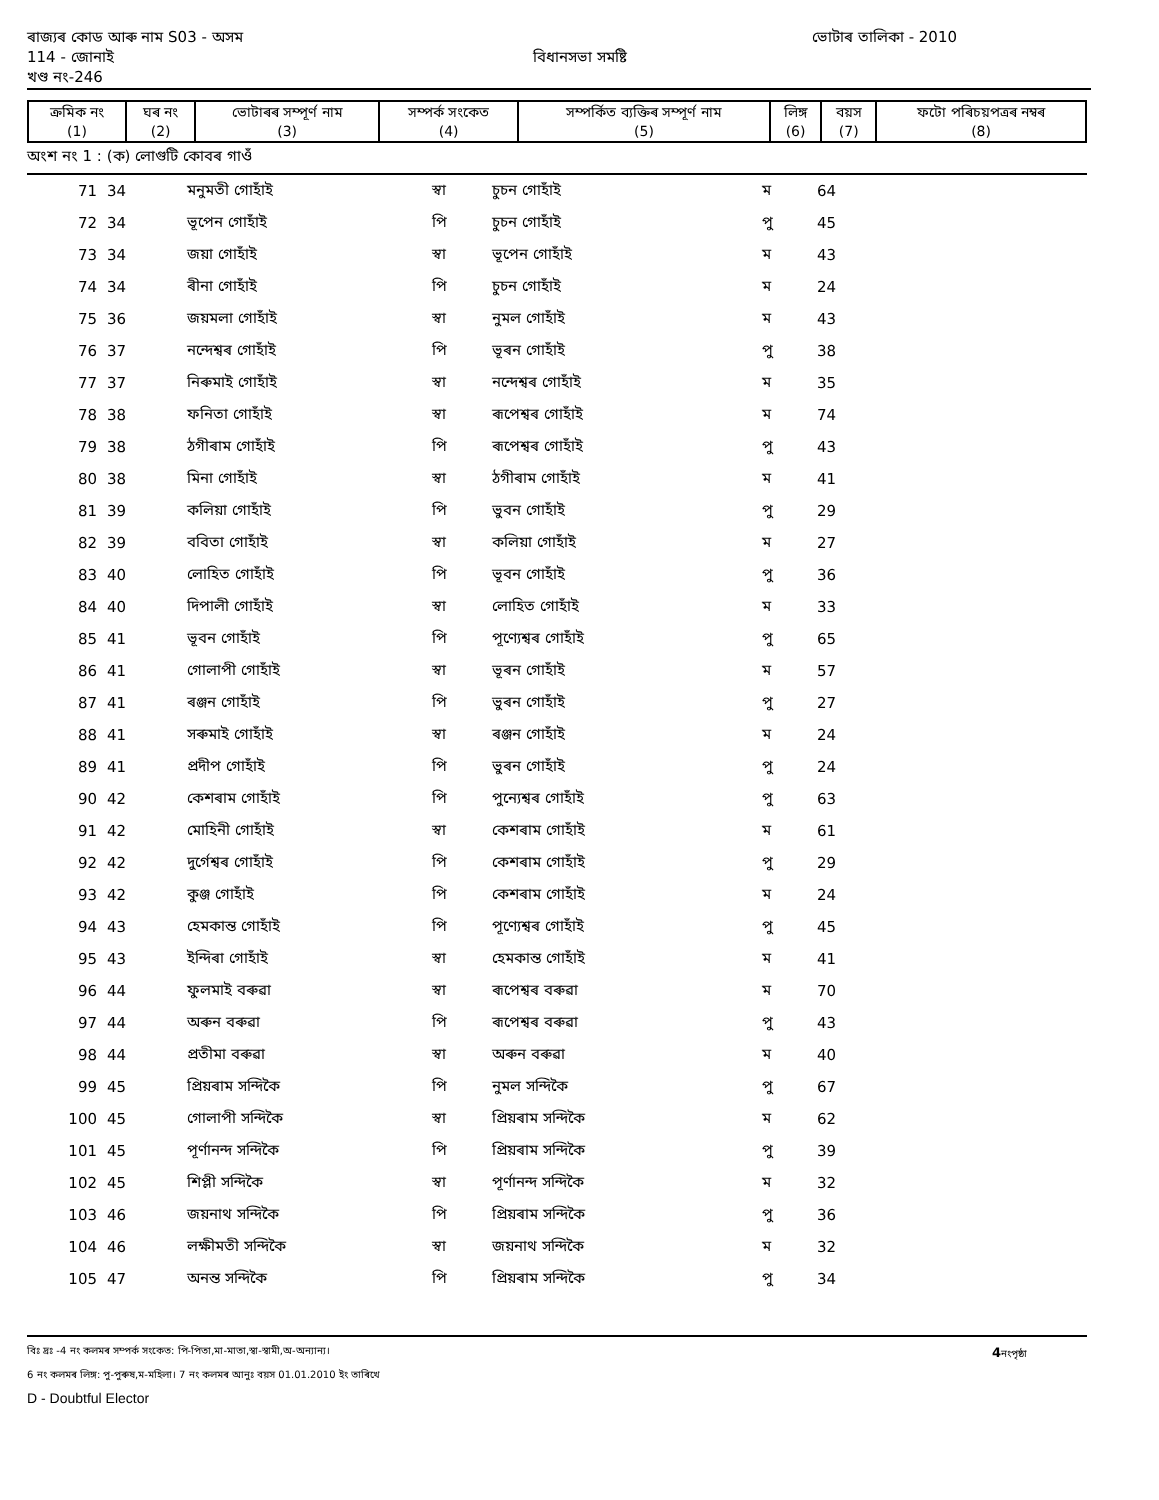ৰাজ্যৰ কোড আৰু নাম S03 - অসম ভোটাৰ তালিকা - 2010
114 - জোনাই বিধানসভা সমষ্টি
খণ্ড নং-246
| ক্রমিক নং (1) | ঘৰ নং (2) | ভোটাৰৰ সম্পূৰ্ণ নাম (3) | সম্পৰ্ক সংকেত (4) | সম্পৰ্কিত ব্যক্তিৰ সম্পূৰ্ণ নাম (5) | লিঙ্গ (6) | বয়স (7) | ফটো পৰিচয়পত্ৰৰ নম্বৰ (8) |
| --- | --- | --- | --- | --- | --- | --- | --- |
অংশ নং 1 : (ক) লোগুটি কোবৰ গাওঁ
| 71 | 34 | মনুমতী গোহাঁই | স্বা | চুচন গোহাঁই | ম | 64 | |
| 72 | 34 | ভূপেন গোহাঁই | পি | চুচন গোহাঁই | পু | 45 | |
| 73 | 34 | জয়া গোহাঁই | স্বা | ভূপেন গোহাঁই | ম | 43 | |
| 74 | 34 | ৰীনা গোহাঁই | পি | চুচন গোহাঁই | ম | 24 | |
| 75 | 36 | জয়মলা গোহাঁই | স্বা | নুমল গোহাঁই | ম | 43 | |
| 76 | 37 | নন্দেশ্বৰ গোহাঁই | পি | ভূৰন গোহাঁই | পু | 38 | |
| 77 | 37 | নিৰুমাই গোহাঁই | স্বা | নন্দেশ্বৰ গোহাঁই | ম | 35 | |
| 78 | 38 | ফনিতা গোহাঁই | স্বা | ৰূপেশ্বৰ গোহাঁই | ম | 74 | |
| 79 | 38 | ঠগীৰাম গোহাঁই | পি | ৰূপেশ্বৰ গোহাঁই | পু | 43 | |
| 80 | 38 | মিনা গোহাঁই | স্বা | ঠগীৰাম গোহাঁই | ম | 41 | |
| 81 | 39 | কলিয়া গোহাঁই | পি | ভুবন গোহাঁই | পু | 29 | |
| 82 | 39 | ববিতা গোহাঁই | স্বা | কলিয়া গোহাঁই | ম | 27 | |
| 83 | 40 | লোহিত গোহাঁই | পি | ভূবন গোহাঁই | পু | 36 | |
| 84 | 40 | দিপালী গোহাঁই | স্বা | লোহিত গোহাঁই | ম | 33 | |
| 85 | 41 | ভূবন গোহাঁই | পি | পূণ্যেশ্বৰ গোহাঁই | পু | 65 | |
| 86 | 41 | গোলাপী গোহাঁই | স্বা | ভূৰন গোহাঁই | ম | 57 | |
| 87 | 41 | ৰঞ্জন গোহাঁই | পি | ভুৰন গোহাঁই | পু | 27 | |
| 88 | 41 | সৰুমাই গোহাঁই | স্বা | ৰঞ্জন গোহাঁই | ম | 24 | |
| 89 | 41 | প্ৰদীপ গোহাঁই | পি | ভুৰন গোহাঁই | পু | 24 | |
| 90 | 42 | কেশৰাম গোহাঁই | পি | পুন্যেশ্বৰ গোহাঁই | পু | 63 | |
| 91 | 42 | মোহিনী গোহাঁই | স্বা | কেশৰাম গোহাঁই | ম | 61 | |
| 92 | 42 | দুৰ্গেশ্বৰ গোহাঁই | পি | কেশৰাম গোহাঁই | পু | 29 | |
| 93 | 42 | কুঞ্জ গোহাঁই | পি | কেশৰাম গোহাঁই | ম | 24 | |
| 94 | 43 | হেমকান্ত গোহাঁই | পি | পূণ্যেশ্বৰ গোহাঁই | পু | 45 | |
| 95 | 43 | ইন্দিৰা গোহাঁই | স্বা | হেমকান্ত গোহাঁই | ম | 41 | |
| 96 | 44 | ফুলমাই বৰুৱা | স্বা | ৰূপেশ্বৰ বৰুৱা | ম | 70 | |
| 97 | 44 | অৰুন বৰুৱা | পি | ৰূপেশ্বৰ বৰুৱা | পু | 43 | |
| 98 | 44 | প্ৰতীমা বৰুৱা | স্বা | অৰুন বৰুৱা | ম | 40 | |
| 99 | 45 | প্ৰিয়ৰাম সন্দিকৈ | পি | নুমল সন্দিকৈ | পু | 67 | |
| 100 | 45 | গোলাপী সন্দিকৈ | স্বা | প্ৰিয়ৰাম সন্দিকৈ | ম | 62 | |
| 101 | 45 | পূৰ্ণানন্দ সন্দিকৈ | পি | প্ৰিয়ৰাম সন্দিকৈ | পু | 39 | |
| 102 | 45 | শিপ্লী সন্দিকৈ | স্বা | পূৰ্ণানন্দ সন্দিকৈ | ম | 32 | |
| 103 | 46 | জয়নাথ সন্দিকৈ | পি | প্ৰিয়ৰাম সন্দিকৈ | পু | 36 | |
| 104 | 46 | লক্ষীমতী সন্দিকৈ | স্বা | জয়নাথ সন্দিকৈ | ম | 32 | |
| 105 | 47 | অনন্ত সন্দিকৈ | পি | প্ৰিয়ৰাম সন্দিকৈ | পু | 34 | |
বিঃ দ্ৰঃ -4 নং কলমৰ সম্পৰ্ক সংকেত: পি-পিতা,মা-মাতা,স্বা-স্বামী,অ-অন্যান্য। 4নংপৃষ্ঠা
6 নং কলমৰ লিঙ্গ: পু-পুৰুষ,ম-মহিলা। 7 নং কলমৰ আনুঃ বয়স 01.01.2010 ইং তাৰিখে
D - Doubtful Elector